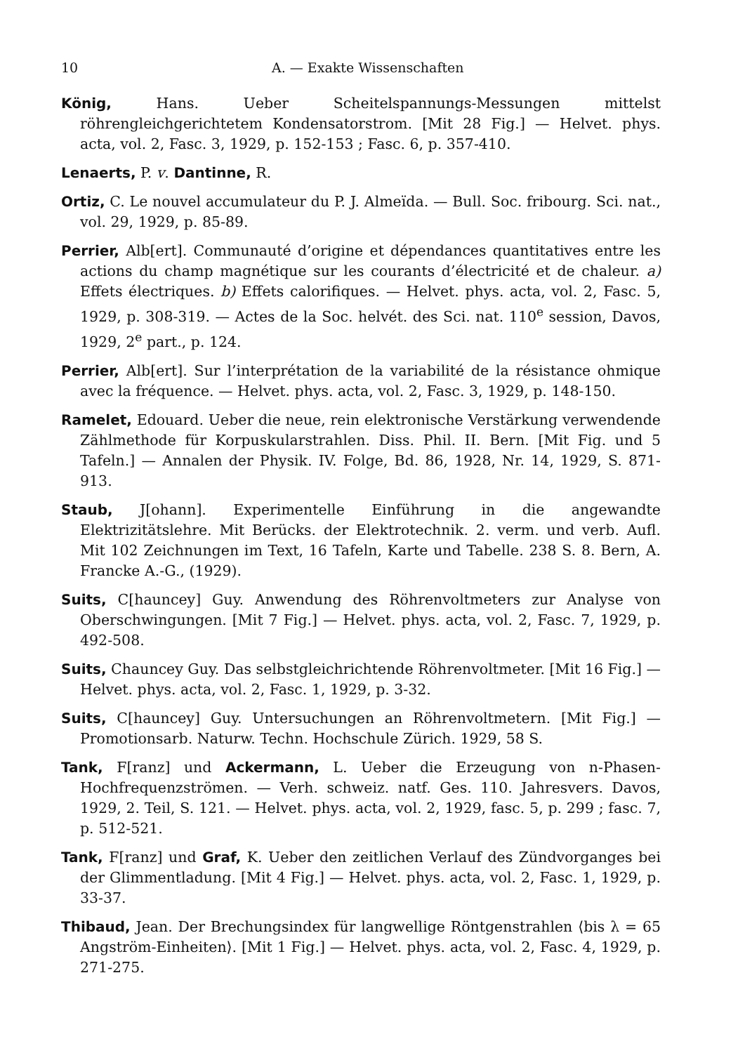10 A. — Exakte Wissenschaften
König, Hans. Ueber Scheitelspannungs-Messungen mittelst röhrengleichgerichtetem Kondensatorstrom. [Mit 28 Fig.] — Helvet. phys. acta, vol. 2, Fasc. 3, 1929, p. 152-153 ; Fasc. 6, p. 357-410.
Lenaerts, P. v. Dantinne, R.
Ortiz, C. Le nouvel accumulateur du P. J. Almeïda. — Bull. Soc. fribourg. Sci. nat., vol. 29, 1929, p. 85-89.
Perrier, Alb[ert]. Communauté d’origine et dépendances quantitatives entre les actions du champ magnétique sur les courants d’électricité et de chaleur. a) Effets électriques. b) Effets calorifiques. — Helvet. phys. acta, vol. 2, Fasc. 5, 1929, p. 308-319. — Actes de la Soc. helvét. des Sci. nat. 110<sup>e</sup> session, Davos, 1929, 2<sup>e</sup> part., p. 124.
Perrier, Alb[ert]. Sur l’interprétation de la variabilité de la résistance ohmique avec la fréquence. — Helvet. phys. acta, vol. 2, Fasc. 3, 1929, p. 148-150.
Ramelet, Edouard. Ueber die neue, rein elektronische Verstärkung verwendende Zählmethode für Korpuskularstrahlen. Diss. Phil. II. Bern. [Mit Fig. und 5 Tafeln.] — Annalen der Physik. IV. Folge, Bd. 86, 1928, Nr. 14, 1929, S. 871-913.
Staub, J[ohann]. Experimentelle Einführung in die angewandte Elektrizitätslehre. Mit Berücks. der Elektrotechnik. 2. verm. und verb. Aufl. Mit 102 Zeichnungen im Text, 16 Tafeln, Karte und Tabelle. 238 S. 8. Bern, A. Francke A.-G., (1929).
Suits, C[hauncey] Guy. Anwendung des Röhrenvoltmeters zur Analyse von Oberschwingungen. [Mit 7 Fig.] — Helvet. phys. acta, vol. 2, Fasc. 7, 1929, p. 492-508.
Suits, Chauncey Guy. Das selbstgleichrichtende Röhrenvoltmeter. [Mit 16 Fig.] — Helvet. phys. acta, vol. 2, Fasc. 1, 1929, p. 3-32.
Suits, C[hauncey] Guy. Untersuchungen an Röhrenvoltmetern. [Mit Fig.] — Promotionsarb. Naturw. Techn. Hochschule Zürich. 1929, 58 S.
Tank, F[ranz] und Ackermann, L. Ueber die Erzeugung von n-Phasen-Hochfrequenzströmen. — Verh. schweiz. natf. Ges. 110. Jahresvers. Davos, 1929, 2. Teil, S. 121. — Helvet. phys. acta, vol. 2, 1929, fasc. 5, p. 299 ; fasc. 7, p. 512-521.
Tank, F[ranz] und Graf, K. Ueber den zeitlichen Verlauf des Zündvorganges bei der Glimmentladung. [Mit 4 Fig.] — Helvet. phys. acta, vol. 2, Fasc. 1, 1929, p. 33-37.
Thibaud, Jean. Der Brechungsindex für langwellige Röntgenstrahlen ⟨bis λ = 65 Angström-Einheiten⟩. [Mit 1 Fig.] — Helvet. phys. acta, vol. 2, Fasc. 4, 1929, p. 271-275.